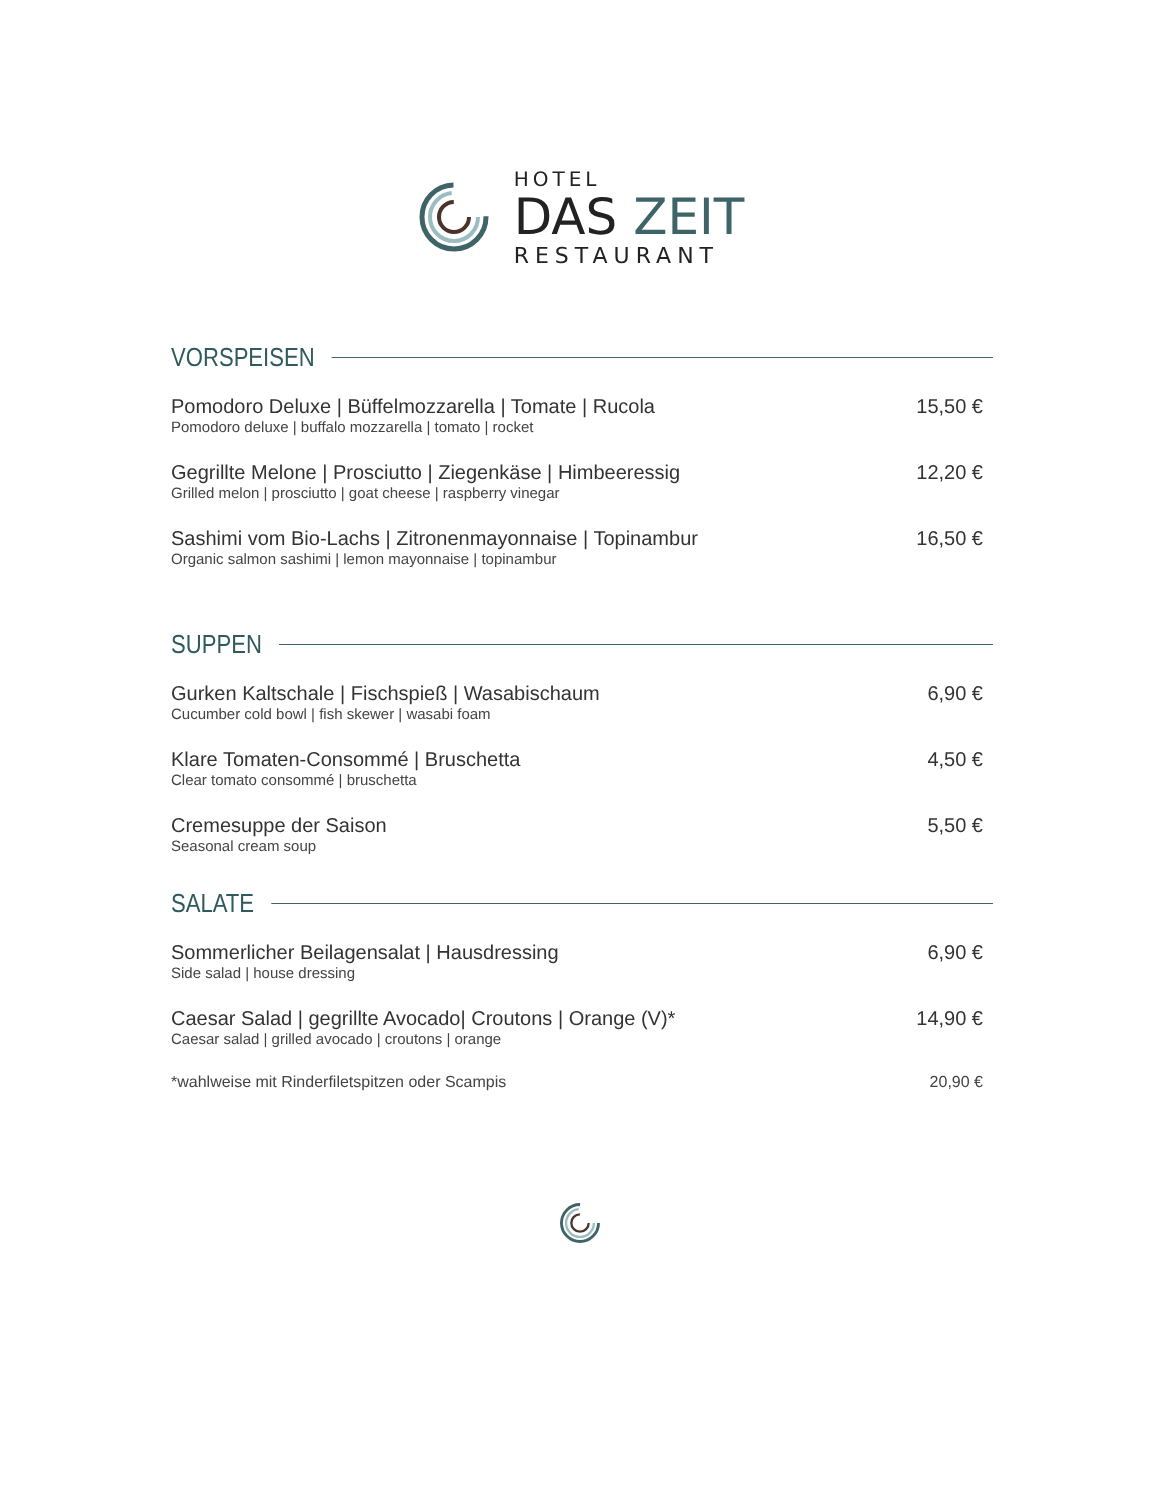HOTEL
DAS ZEIT
RESTAURANT
VORSPEISEN
Pomodoro Deluxe | Büffelmozzarella | Tomate | Rucola
Pomodoro deluxe | buffalo mozzarella | tomato | rocket
15,50 €
Gegrillte Melone | Prosciutto | Ziegenkäse | Himbeeressig
Grilled melon | prosciutto | goat cheese | raspberry vinegar
12,20 €
Sashimi vom Bio-Lachs | Zitronenmayonnaise | Topinambur
Organic salmon sashimi | lemon mayonnaise | topinambur
16,50 €
SUPPEN
Gurken Kaltschale | Fischspieß | Wasabischaum
Cucumber cold bowl | fish skewer | wasabi foam
6,90 €
Klare Tomaten-Consommé | Bruschetta
Clear tomato consommé | bruschetta
4,50 €
Cremesuppe der Saison
Seasonal cream soup
5,50 €
SALATE
Sommerlicher Beilagensalat | Hausdressing
Side salad | house dressing
6,90 €
Caesar Salad | gegrillte Avocado| Croutons | Orange (V)*
Caesar salad | grilled avocado | croutons | orange
14,90 €
*wahlweise mit Rinderfiletspitzen oder Scampis
20,90 €